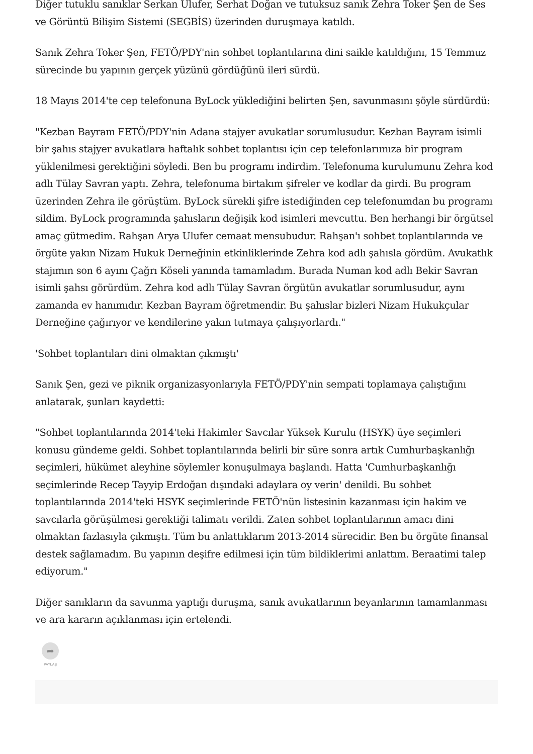Diğer tutuklu sanıklar Serkan Ulufer, Serhat Doğan ve tutuksuz sanık Zehra Toker Şen de Ses ve Görüntü Bilişim Sistemi (SEGBİS) üzerinden duruşmaya katıldı.
Sanık Zehra Toker Şen, FETÖ/PDY'nin sohbet toplantılarına dini saikle katıldığını, 15 Temmuz sürecinde bu yapının gerçek yüzünü gördüğünü ileri sürdü.
18 Mayıs 2014'te cep telefonuna ByLock yüklediğini belirten Şen, savunmasını şöyle sürdürdü:
"Kezban Bayram FETÖ/PDY'nin Adana stajyer avukatlar sorumlusudur. Kezban Bayram isimli bir şahıs stajyer avukatlara haftalık sohbet toplantısı için cep telefonlarımıza bir program yüklenilmesi gerektiğini söyledi. Ben bu programı indirdim. Telefonuma kurulumunu Zehra kod adlı Tülay Savran yaptı. Zehra, telefonuma birtakım şifreler ve kodlar da girdi. Bu program üzerinden Zehra ile görüştüm. ByLock sürekli şifre istediğinden cep telefonumdan bu programı sildim. ByLock programında şahısların değişik kod isimleri mevcuttu. Ben herhangi bir örgütsel amaç gütmedim. Rahşan Arya Ulufer cemaat mensubudur. Rahşan'ı sohbet toplantılarında ve örgüte yakın Nizam Hukuk Derneğinin etkinliklerinde Zehra kod adlı şahısla gördüm. Avukatlık stajımın son 6 ayını Çağrı Köseli yanında tamamladım. Burada Numan kod adlı Bekir Savran isimli şahsı görürdüm. Zehra kod adlı Tülay Savran örgütün avukatlar sorumlusudur, aynı zamanda ev hanımıdır. Kezban Bayram öğretmendir. Bu şahıslar bizleri Nizam Hukukçular Derneğine çağırıyor ve kendilerine yakın tutmaya çalışıyorlardı."
'Sohbet toplantıları dini olmaktan çıkmıştı'
Sanık Şen, gezi ve piknik organizasyonlarıyla FETÖ/PDY'nin sempati toplamaya çalıştığını anlatarak, şunları kaydetti:
"Sohbet toplantılarında 2014'teki Hakimler Savcılar Yüksek Kurulu (HSYK) üye seçimleri konusu gündeme geldi. Sohbet toplantılarında belirli bir süre sonra artık Cumhurbaşkanlığı seçimleri, hükümet aleyhine söylemler konuşulmaya başlandı. Hatta 'Cumhurbaşkanlığı seçimlerinde Recep Tayyip Erdoğan dışındaki adaylara oy verin' denildi. Bu sohbet toplantılarında 2014'teki HSYK seçimlerinde FETÖ'nün listesinin kazanması için hakim ve savcılarla görüşülmesi gerektiği talimatı verildi. Zaten sohbet toplantılarının amacı dini olmaktan fazlasıyla çıkmıştı. Tüm bu anlattıklarım 2013-2014 sürecidir. Ben bu örgüte finansal destek sağlamadım. Bu yapının deşifre edilmesi için tüm bildiklerimi anlattım. Beraatimi talep ediyorum."
Diğer sanıkların da savunma yaptığı duruşma, sanık avukatlarının beyanlarının tamamlanması ve ara kararın açıklanması için ertelendi.
➦
PAYLAŞ